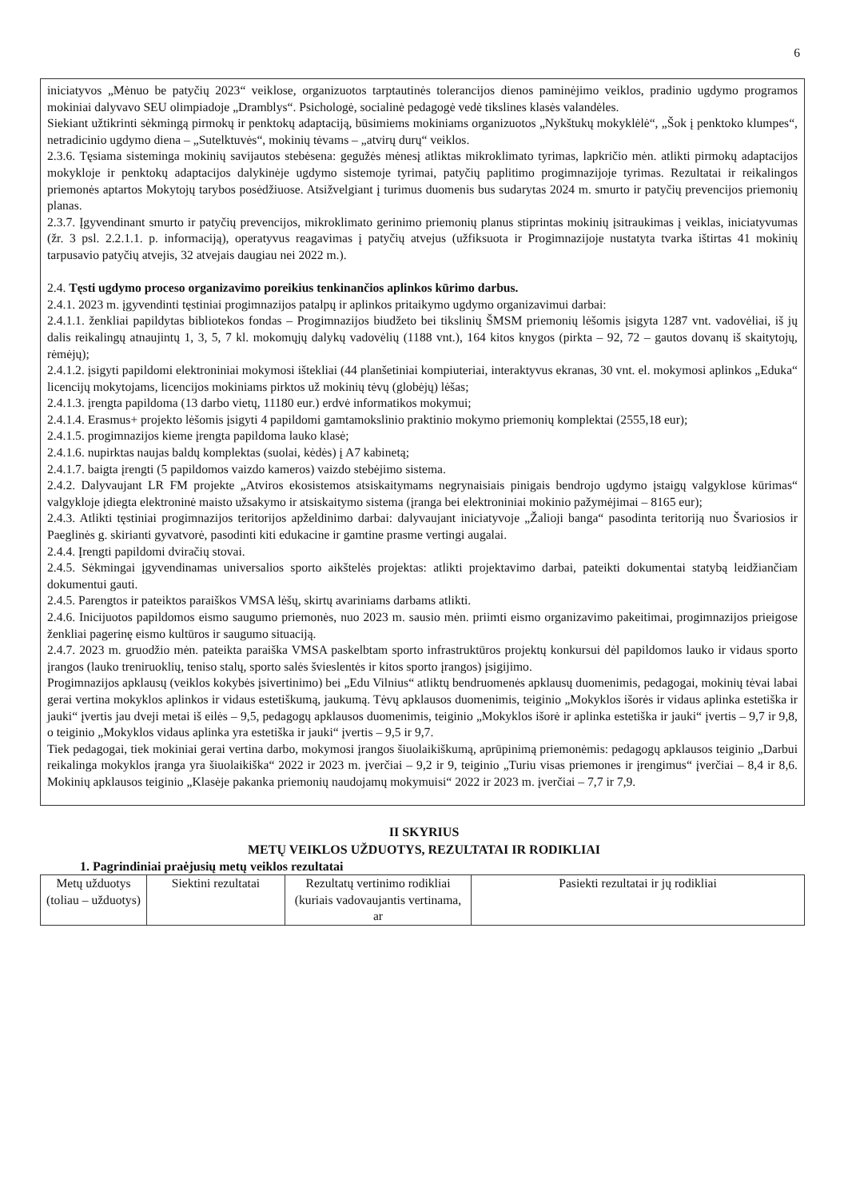6
iniciatyvos „Mėnuo be patyčių 2023“ veiklose, organizuotos tarptautinės tolerancijos dienos paminėjimo veiklos, pradinio ugdymo programos mokiniai dalyvavo SEU olimpiadoje „Dramblys“. Psichologė, socialinė pedagogė vedė tikslines klasės valandėles.
Siekiant užtikrinti sėkmingą pirmokų ir penktokų adaptaciją, būsimiems mokiniams organizuotos „Nykštukų mokyklėlė“, „Šok į penktoko klumpes“, netradicinio ugdymo diena – „Sutelktuvės“, mokinių tėvams – „atvirų durų“ veiklos.
2.3.6. Tęsiama sisteminga mokinių savijautos stebėsena: gegužės mėnesį atliktas mikroklimato tyrimas, lapkričio mėn. atlikti pirmokų adaptacijos mokykloje ir penktokų adaptacijos dalykinėje ugdymo sistemoje tyrimai, patyčių paplitimo progimnazijoje tyrimas. Rezultatai ir reikalingos priemonės aptartos Mokytojų tarybos posėdžiuose. Atsižvelgiant į turimus duomenis bus sudarytas 2024 m. smurto ir patyčių prevencijos priemonių planas.
2.3.7. Įgyvendinant smurto ir patyčių prevencijos, mikroklimato gerinimo priemonių planus stiprintas mokinių įsitraukimas į veiklas, iniciatyvumas (žr. 3 psl. 2.2.1.1. p. informaciją), operatyvus reagavimas į patyčių atvejus (užfiksuota ir Progimnazijoje nustatyta tvarka ištirtas 41 mokinių tarpusavio patyčių atvejis, 32 atvejais daugiau nei 2022 m.).
2.4. Tęsti ugdymo proceso organizavimo poreikius tenkinančios aplinkos kūrimo darbus.
2.4.1. 2023 m. įgyvendinti tęstiniai progimnazijos patalpų ir aplinkos pritaikymo ugdymo organizavimui darbai:
2.4.1.1. ženkliai papildytas bibliotekos fondas – Progimnazijos biudžeto bei tikslinių ŠMSM priemonių lėšomis įsigyta 1287 vnt. vadovėliai, iš jų dalis reikalingų atnaujintų 1, 3, 5, 7 kl. mokomųjų dalykų vadovėlių (1188 vnt.), 164 kitos knygos (pirkta – 92, 72 – gautos dovanų iš skaitytojų, rėmėjų);
2.4.1.2. įsigyti papildomi elektroniniai mokymosi ištekliai (44 planšetiniai kompiuteriai, interaktyvus ekranas, 30 vnt. el. mokymosi aplinkos „Eduka“ licencijų mokytojams, licencijos mokiniams pirktos už mokinių tėvų (globėjų) lėšas;
2.4.1.3. įrengta papildoma (13 darbo vietų, 11180 eur.) erdvė informatikos mokymui;
2.4.1.4. Erasmus+ projekto lėšomis įsigyti 4 papildomi gamtamokslinio praktinio mokymo priemonių komplektai (2555,18 eur);
2.4.1.5. progimnazijos kieme įrengta papildoma lauko klasė;
2.4.1.6. nupirktas naujas baldų komplektas (suolai, kėdės) į A7 kabinetą;
2.4.1.7. baigta įrengti (5 papildomos vaizdo kameros) vaizdo stebėjimo sistema.
2.4.2. Dalyvaujant LR FM projekte „Atviros ekosistemos atsiskaitymams negrynaisiais pinigais bendrojo ugdymo įstaigų valgyklose kūrimas“ valgykloje įdiegta elektroninė maisto užsakymo ir atsiskaitymo sistema (įranga bei elektroniniai mokinio pažymėjimai – 8165 eur);
2.4.3. Atlikti tęstiniai progimnazijos teritorijos apželdinimo darbai: dalyvaujant iniciatyvoje „Žalioji banga“ pasodinta teritoriją nuo Švariosios ir Paeglinės g. skirianti gyvatvorė, pasodinti kiti edukacine ir gamtine prasme vertingi augalai.
2.4.4. Įrengti papildomi dviračių stovai.
2.4.5. Sėkmingai įgyvendinamas universalios sporto aikštelės projektas: atlikti projektavimo darbai, pateikti dokumentai statybą leidžiančiam dokumentui gauti.
2.4.5. Parengtos ir pateiktos paraiškos VMSA lėšų, skirtų avariniams darbams atlikti.
2.4.6. Inicijuotos papildomos eismo saugumo priemonės, nuo 2023 m. sausio mėn. priimti eismo organizavimo pakeitimai, progimnazijos prieigose ženkliai pagerinę eismo kultūros ir saugumo situaciją.
2.4.7. 2023 m. gruodžio mėn. pateikta paraiška VMSA paskelbtam sporto infrastruktūros projektų konkursui dėl papildomos lauko ir vidaus sporto įrangos (lauko treniruoklių, teniso stalų, sporto salės švieslentės ir kitos sporto įrangos) įsigijimo.
Progimnazijos apklausų (veiklos kokybės įsivertinimo) bei „Edu Vilnius“ atliktų bendruomenės apklausų duomenimis, pedagogai, mokinių tėvai labai gerai vertina mokyklos aplinkos ir vidaus estetiškumą, jaukumą. Tėvų apklausos duomenimis, teiginio „Mokyklos išorės ir vidaus aplinka estetiška ir jauki“ įvertis jau dveji metai iš eilės – 9,5, pedagogų apklausos duomenimis, teiginio „Mokyklos išorė ir aplinka estetiška ir jauki“ įvertis – 9,7 ir 9,8, o teiginio „Mokyklos vidaus aplinka yra estetiška ir jauki“ įvertis – 9,5 ir 9,7.
Tiek pedagogai, tiek mokiniai gerai vertina darbo, mokymosi įrangos šiuolaikiškumą, aprūpinimą priemonėmis: pedagogų apklausos teiginio „Darbui reikalinga mokyklos įranga yra šiuolaikiška“ 2022 ir 2023 m. įverčiai – 9,2 ir 9, teiginio „Turiu visas priemones ir įrengimus“ įverčiai – 8,4 ir 8,6. Mokinių apklausos teiginio „Klasėje pakanka priemonių naudojamų mokymuisi“ 2022 ir 2023 m. įverčiai – 7,7 ir 7,9.
II SKYRIUS
METŲ VEIKLOS UŽDUOTYS, REZULTATAI IR RODIKLIAI
1. Pagrindiniai praėjusių metų veiklos rezultatai
| Metų užduotys (toliau – užduotys) | Siektini rezultatai | Rezultatų vertinimo rodikliai (kuriais vadovaujantis vertinama, ar | Pasiekti rezultatai ir jų rodikliai |
| --- | --- | --- | --- |